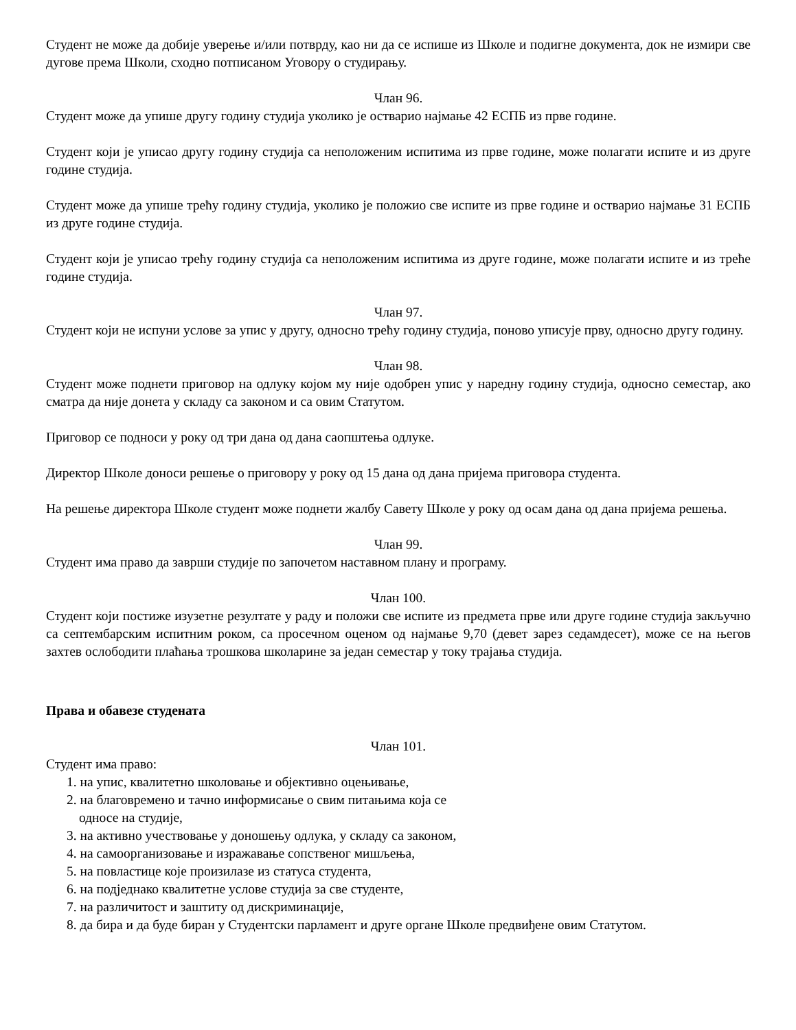Студент не може да добије уверење и/или потврду, као ни да се испише из Школе и подигне документа, док не измири све дугове према Школи, сходно потписаном Уговору о студирању.
Члан 96.
Студент може да упише другу годину студија уколико је остварио најмање 42 ЕСПБ из прве године.
Студент који је уписао другу годину студија са неположеним испитима из прве године, може полагати испите и из друге године студија.
Студент може да упише трећу годину студија, уколико је положио све испите из прве године и остварио најмање 31 ЕСПБ из друге године студија.
Студент који је уписао трећу годину студија са неположеним испитима из друге године, може полагати испите и из треће године студија.
Члан 97.
Студент који не испуни услове за упис у другу, односно трећу годину студија, поново уписује прву, односно другу годину.
Члан 98.
Студент може поднети приговор на одлуку којом му није одобрен упис у наредну годину студија, односно семестар, ако сматра да није донета у складу са законом и са овим Статутом.
Приговор се подноси у року од три дана од дана саопштења одлуке.
Директор Школе доноси решење о приговору у року од 15 дана од дана пријема приговора студента.
На решење директора Школе студент може поднети жалбу Савету Школе у року од осам дана од дана пријема решења.
Члан 99.
Студент има право да заврши студије по започетом наставном плану и програму.
Члан 100.
Студент који постиже изузетне резултате у раду и положи све испите из предмета прве или друге године студија закључно са септембарским испитним роком, са просечном оценом од најмање 9,70 (девет зарез седамдесет), може се на његов захтев ослободити плаћања трошкова школарине за један семестар у току трајања студија.
Права и обавезе студената
Члан 101.
Студент има право:
1. на упис, квалитетно школовање и објективно оцењивање,
2. на благовремено и тачно информисање о свим питањима која се
односе на студије,
3. на активно учествовање у доношењу одлука, у складу са законом,
4. на самоорганизовање и изражавање сопственог мишљења,
5. на повластице које произилазе из статуса студента,
6. на подједнако квалитетне услове студија за све студенте,
7. на различитост и заштиту од дискриминације,
8. да бира и да буде биран у Студентски парламент и друге органе Школе предвиђене овим Статутом.